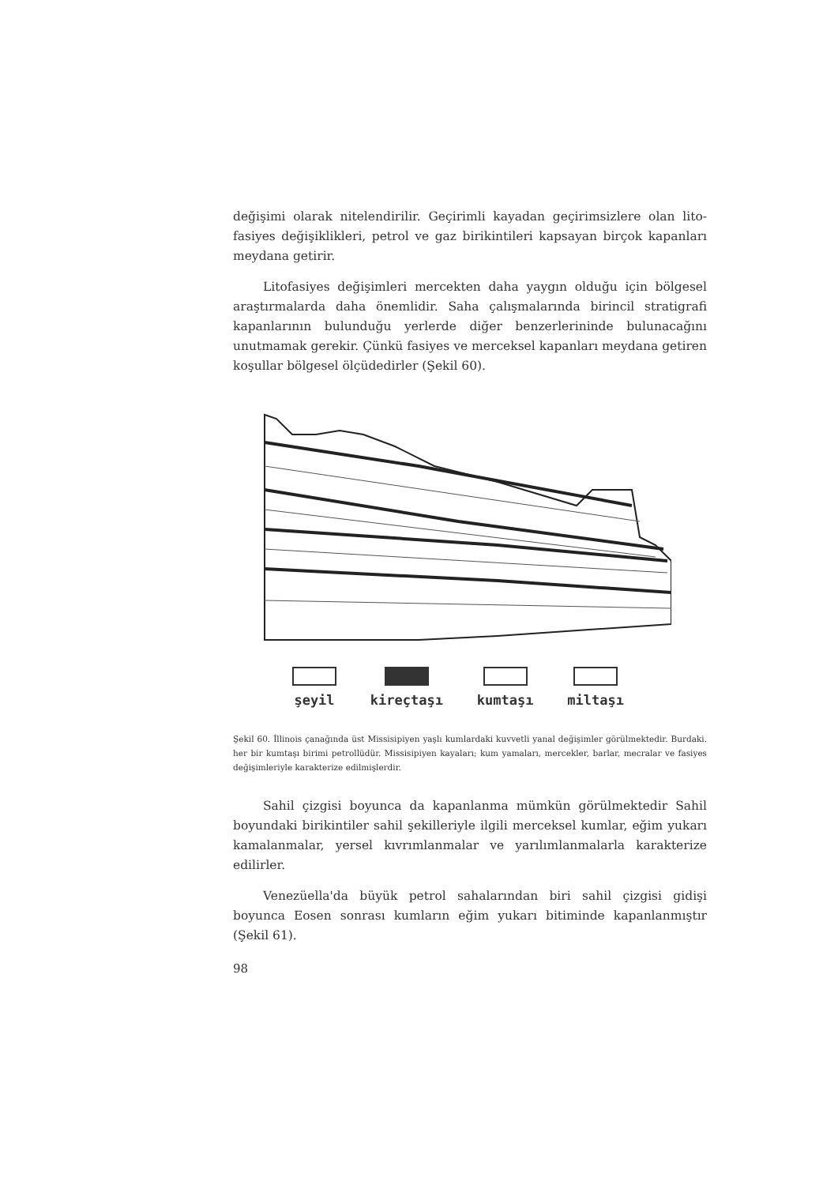değişimi olarak nitelendirilir. Geçirimli kayadan geçirimsizlere olan lito-fasiyes değişiklikleri, petrol ve gaz birikintileri kapsayan birçok kapanları meydana getirir.
Litofasiyes değişimleri mercekten daha yaygın olduğu için bölgesel araştırmalarda daha önemlidir. Saha çalışmalarında birincil stratigrafi kapanlarının bulunduğu yerlerde diğer benzerlerininde bulunacağını unutmamak gerekir. Çünkü fasiyes ve merceksel kapanları meydana getiren koşullar bölgesel ölçüdedirler (Şekil 60).
şeyil kireçtaşı kumtaşı miltaşı
Şekil 60. İllinois çanağında üst Missisipiyen yaşlı kumlardaki kuvvetli yanal değişimler görülmektedir. Burdaki. her bir kumtaşı birimi petrollüdür. Missisipiyen kayaları; kum yamaları, mercekler, barlar, mecralar ve fasiyes değişimleriyle karakterize edilmişlerdir.
Sahil çizgisi boyunca da kapanlanma mümkün görülmektedir Sahil boyundaki birikintiler sahil şekilleriyle ilgili merceksel kumlar, eğim yukarı kamalanmalar, yersel kıvrımlanmalar ve yarılımlanmalarla karakterize edilirler.
Venezüella'da büyük petrol sahalarından biri sahil çizgisi gidişi boyunca Eosen sonrası kumların eğim yukarı bitiminde kapanlanmıştır (Şekil 61).
98